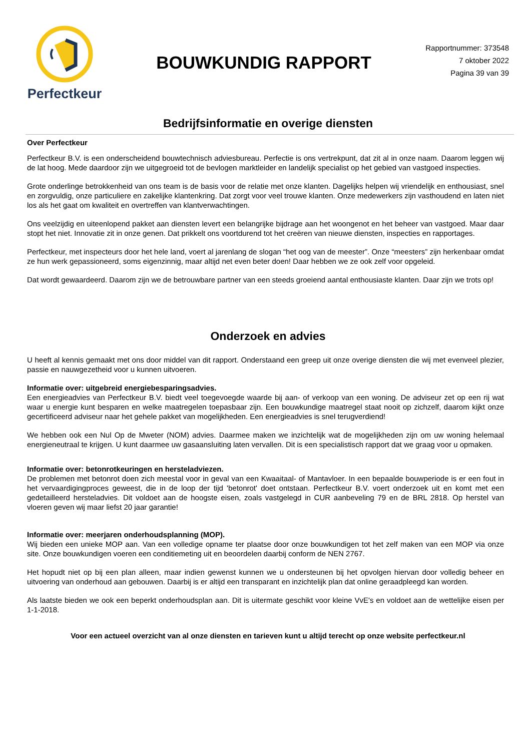Perfectkeur
BOUWKUNDIG RAPPORT
Rapportnummer: 373548
7 oktober 2022
Pagina 39 van 39
Bedrijfsinformatie en overige diensten
Over Perfectkeur
Perfectkeur B.V. is een onderscheidend bouwtechnisch adviesbureau. Perfectie is ons vertrekpunt, dat zit al in onze naam. Daarom leggen wij de lat hoog. Mede daardoor zijn we uitgegroeid tot de bevlogen marktleider en landelijk specialist op het gebied van vastgoed inspecties.
Grote onderlinge betrokkenheid van ons team is de basis voor de relatie met onze klanten. Dagelijks helpen wij vriendelijk en enthousiast, snel en zorgvuldig, onze particuliere en zakelijke klantenkring. Dat zorgt voor veel trouwe klanten. Onze medewerkers zijn vasthoudend en laten niet los als het gaat om kwaliteit en overtreffen van klantverwachtingen.
Ons veelzijdig en uiteenlopend pakket aan diensten levert een belangrijke bijdrage aan het woongenot en het beheer van vastgoed. Maar daar stopt het niet. Innovatie zit in onze genen. Dat prikkelt ons voortdurend tot het creëren van nieuwe diensten, inspecties en rapportages.
Perfectkeur, met inspecteurs door het hele land, voert al jarenlang de slogan “het oog van de meester”. Onze “meesters” zijn herkenbaar omdat ze hun werk gepassioneerd, soms eigenzinnig, maar altijd net even beter doen! Daar hebben we ze ook zelf voor opgeleid.
Dat wordt gewaardeerd. Daarom zijn we de betrouwbare partner van een steeds groeiend aantal enthousiaste klanten. Daar zijn we trots op!
Onderzoek en advies
U heeft al kennis gemaakt met ons door middel van dit rapport. Onderstaand een greep uit onze overige diensten die wij met evenveel plezier, passie en nauwgezetheid voor u kunnen uitvoeren.
Informatie over: uitgebreid energiebesparingsadvies.
Een energieadvies van Perfectkeur B.V. biedt veel toegevoegde waarde bij aan- of verkoop van een woning. De adviseur zet op een rij wat waar u energie kunt besparen en welke maatregelen toepasbaar zijn. Een bouwkundige maatregel staat nooit op zichzelf, daarom kijkt onze gecertificeerd adviseur naar het gehele pakket van mogelijkheden. Een energieadvies is snel terugverdiend!
We hebben ook een Nul Op de Mweter (NOM) advies. Daarmee maken we inzichtelijk wat de mogelijkheden zijn om uw woning helemaal energieneutraal te krijgen. U kunt daarmee uw gasaansluiting laten vervallen. Dit is een specialistisch rapport dat we graag voor u opmaken.
Informatie over: betonrotkeuringen en hersteladviezen.
De problemen met betonrot doen zich meestal voor in geval van een Kwaaitaal- of Mantavloer. In een bepaalde bouwperiode is er een fout in het vervaardigingproces geweest, die in de loop der tijd 'betonrot' doet ontstaan. Perfectkeur B.V. voert onderzoek uit en komt met een gedetailleerd hersteladvies. Dit voldoet aan de hoogste eisen, zoals vastgelegd in CUR aanbeveling 79 en de BRL 2818. Op herstel van vloeren geven wij maar liefst 20 jaar garantie!
Informatie over: meerjaren onderhoudsplanning (MOP).
Wij bieden een unieke MOP aan. Van een volledige opname ter plaatse door onze bouwkundigen tot het zelf maken van een MOP via onze site. Onze bouwkundigen voeren een conditiemeting uit en beoordelen daarbij conform de NEN 2767.
Het hopudt niet op bij een plan alleen, maar indien gewenst kunnen we u ondersteunen bij het opvolgen hiervan door volledig beheer en uitvoering van onderhoud aan gebouwen. Daarbij is er altijd een transparant en inzichtelijk plan dat online geraadpleegd kan worden.
Als laatste bieden we ook een beperkt onderhoudsplan aan. Dit is uitermate geschikt voor kleine VvE's en voldoet aan de wettelijke eisen per 1-1-2018.
Voor een actueel overzicht van al onze diensten en tarieven kunt u altijd terecht op onze website perfectkeur.nl